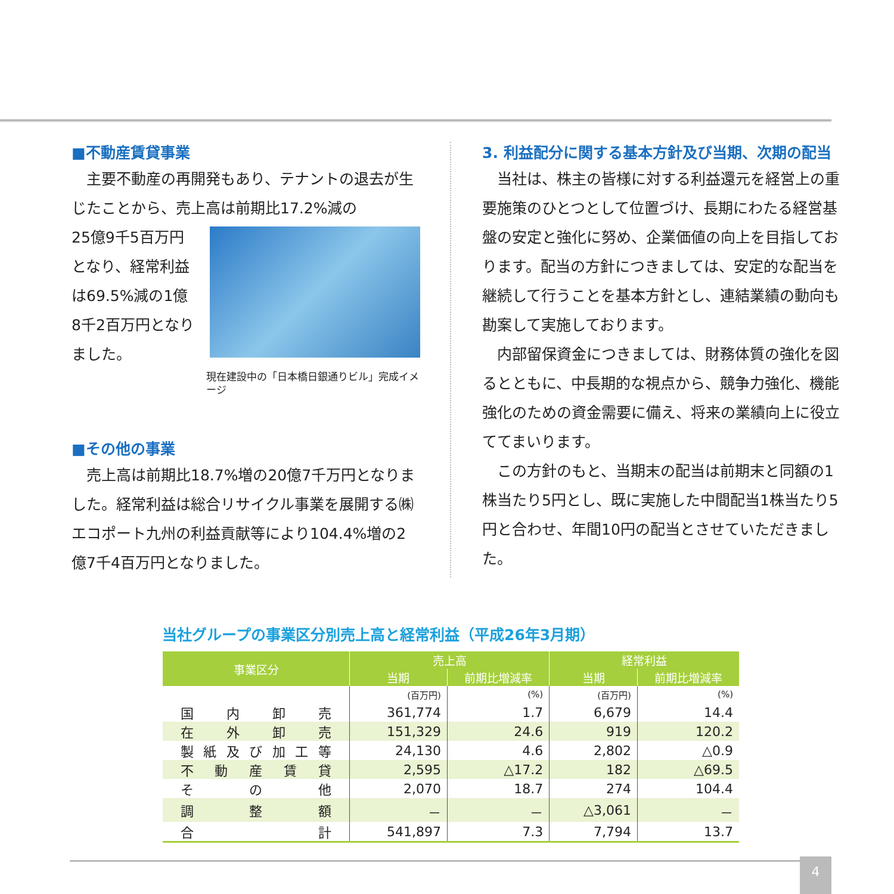■不動産賃貸事業
　主要不動産の再開発もあり、テナントの退去が生じたことから、売上高は前期比17.2%減の
25億9千5百万円となり、経常利益は69.5%減の1億8千2百万円となりました。
現在建設中の「日本橋日銀通りビル」完成イメージ
■その他の事業
　売上高は前期比18.7%増の20億7千万円となりました。経常利益は総合リサイクル事業を展開する㈱エコポート九州の利益貢献等により104.4%増の2億7千4百万円となりました。
3. 利益配分に関する基本方針及び当期、次期の配当
　当社は、株主の皆様に対する利益還元を経営上の重要施策のひとつとして位置づけ、長期にわたる経営基盤の安定と強化に努め、企業価値の向上を目指しております。配当の方針につきましては、安定的な配当を継続して行うことを基本方針とし、連結業績の動向も勘案して実施しております。
　内部留保資金につきましては、財務体質の強化を図るとともに、中長期的な視点から、競争力強化、機能強化のための資金需要に備え、将来の業績向上に役立ててまいります。
　この方針のもと、当期末の配当は前期末と同額の1株当たり5円とし、既に実施した中間配当1株当たり5円と合わせ、年間10円の配当とさせていただきました。
当社グループの事業区分別売上高と経常利益（平成26年3月期）
| 事業区分 | 売上高 | | 経常利益 | |
| --- | --- | --- | --- | --- |
| | 当期 | 前期比増減率 | 当期 | 前期比増減率 |
| | (百万円) | (%) | (百万円) | (%) |
| 国内卸売 | 361,774 | 1.7 | 6,679 | 14.4 |
| 在外卸売 | 151,329 | 24.6 | 919 | 120.2 |
| 製紙及び加工等 | 24,130 | 4.6 | 2,802 | △0.9 |
| 不動産賃貸 | 2,595 | △17.2 | 182 | △69.5 |
| その他 | 2,070 | 18.7 | 274 | 104.4 |
| 調整額 | － | － | △3,061 | － |
| 合計 | 541,897 | 7.3 | 7,794 | 13.7 |
4